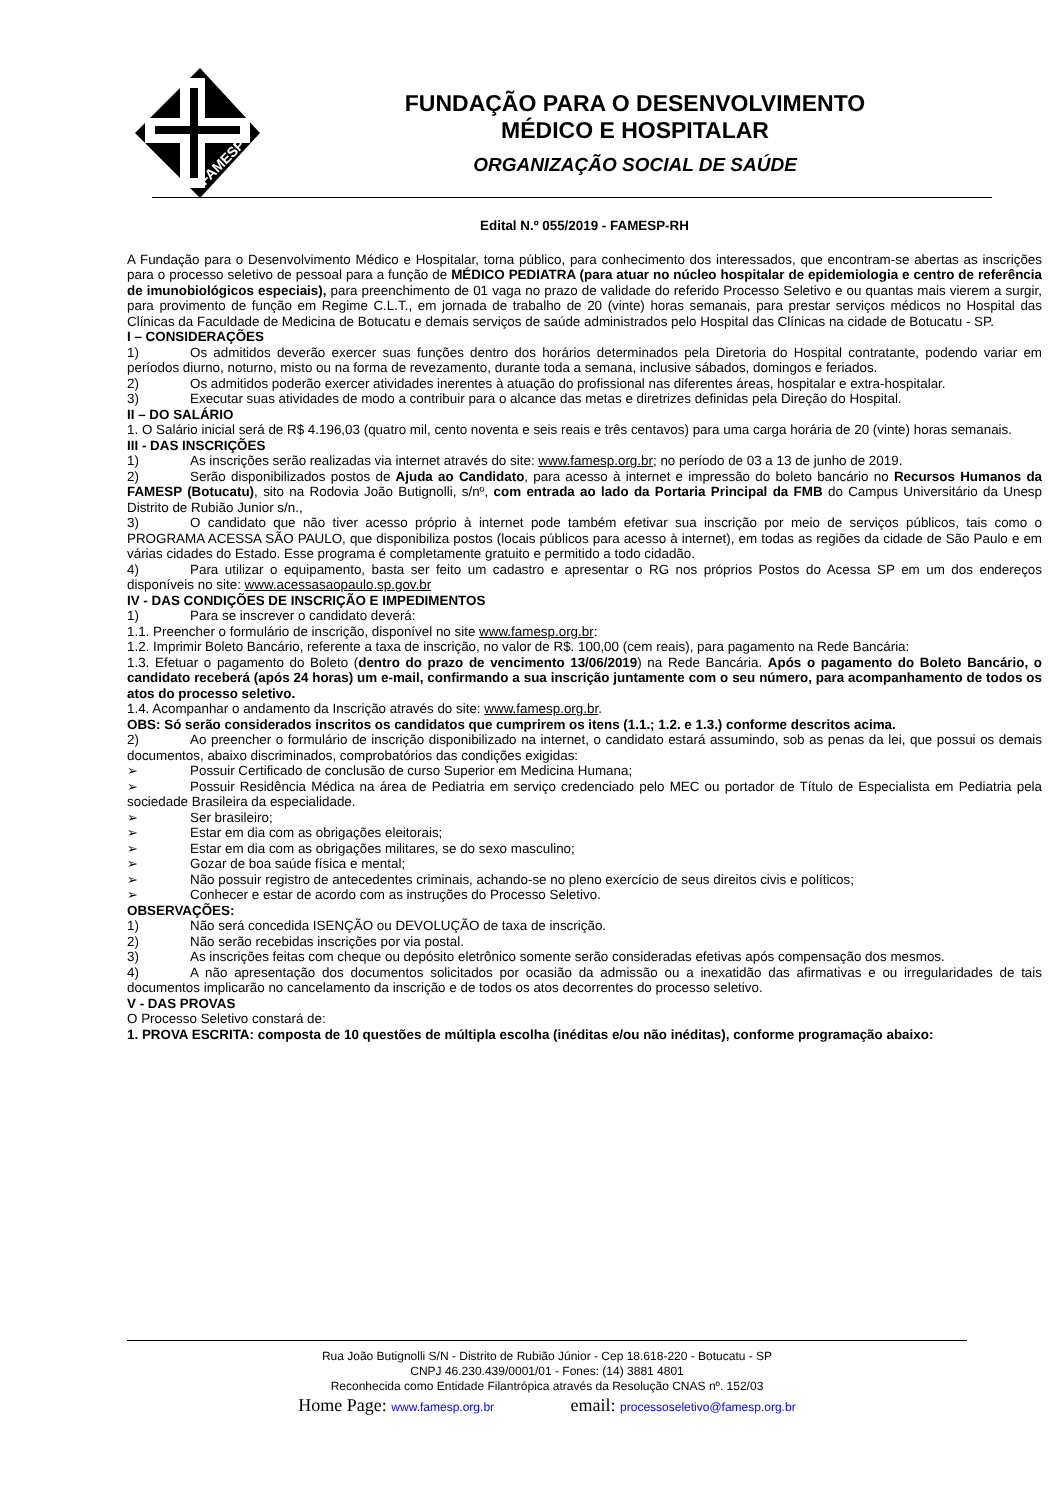FAMESP
FUNDAÇÃO PARA O DESENVOLVIMENTO
MÉDICO E HOSPITALAR
ORGANIZAÇÃO SOCIAL DE SAÚDE
Edital N.º 055/2019 - FAMESP-RH
A Fundação para o Desenvolvimento Médico e Hospitalar, torna público, para conhecimento dos interessados, que encontram-se abertas as inscrições para o processo seletivo de pessoal para a função de MÉDICO PEDIATRA (para atuar no núcleo hospitalar de epidemiologia e centro de referência de imunobiológicos especiais), para preenchimento de 01 vaga no prazo de validade do referido Processo Seletivo e ou quantas mais vierem a surgir, para provimento de função em Regime C.L.T., em jornada de trabalho de 20 (vinte) horas semanais, para prestar serviços médicos no Hospital das Clínicas da Faculdade de Medicina de Botucatu e demais serviços de saúde administrados pelo Hospital das Clínicas na cidade de Botucatu - SP.
I – CONSIDERAÇÕES
1) Os admitidos deverão exercer suas funções dentro dos horários determinados pela Diretoria do Hospital contratante, podendo variar em períodos diurno, noturno, misto ou na forma de revezamento, durante toda a semana, inclusive sábados, domingos e feriados.
2) Os admitidos poderão exercer atividades inerentes à atuação do profissional nas diferentes áreas, hospitalar e extra-hospitalar.
3) Executar suas atividades de modo a contribuir para o alcance das metas e diretrizes definidas pela Direção do Hospital.
II – DO SALÁRIO
1. O Salário inicial será de R$ 4.196,03 (quatro mil, cento noventa e seis reais e três centavos) para uma carga horária de 20 (vinte) horas semanais.
III - DAS INSCRIÇÕES
1) As inscrições serão realizadas via internet através do site: www.famesp.org.br; no período de 03 a 13 de junho de 2019.
2) Serão disponibilizados postos de Ajuda ao Candidato, para acesso à internet e impressão do boleto bancário no Recursos Humanos da FAMESP (Botucatu), sito na Rodovia João Butignolli, s/nº, com entrada ao lado da Portaria Principal da FMB do Campus Universitário da Unesp Distrito de Rubião Junior s/n.,
3) O candidato que não tiver acesso próprio à internet pode também efetivar sua inscrição por meio de serviços públicos, tais como o PROGRAMA ACESSA SÃO PAULO, que disponibiliza postos (locais públicos para acesso à internet), em todas as regiões da cidade de São Paulo e em várias cidades do Estado. Esse programa é completamente gratuito e permitido a todo cidadão.
4) Para utilizar o equipamento, basta ser feito um cadastro e apresentar o RG nos próprios Postos do Acessa SP em um dos endereços disponíveis no site: www.acessasaopaulo.sp.gov.br
IV - DAS CONDIÇÕES DE INSCRIÇÃO E IMPEDIMENTOS
1) Para se inscrever o candidato deverá:
1.1. Preencher o formulário de inscrição, disponível no site www.famesp.org.br:
1.2. Imprimir Boleto Bancário, referente a taxa de inscrição, no valor de R$. 100,00 (cem reais), para pagamento na Rede Bancária:
1.3. Efetuar o pagamento do Boleto (dentro do prazo de vencimento 13/06/2019) na Rede Bancária. Após o pagamento do Boleto Bancário, o candidato receberá (após 24 horas) um e-mail, confirmando a sua inscrição juntamente com o seu número, para acompanhamento de todos os atos do processo seletivo.
1.4. Acompanhar o andamento da Inscrição através do site: www.famesp.org.br.
OBS: Só serão considerados inscritos os candidatos que cumprirem os itens (1.1.; 1.2. e 1.3.) conforme descritos acima.
2) Ao preencher o formulário de inscrição disponibilizado na internet, o candidato estará assumindo, sob as penas da lei, que possui os demais documentos, abaixo discriminados, comprobatórios das condições exigidas:
➢ Possuir Certificado de conclusão de curso Superior em Medicina Humana;
➢ Possuir Residência Médica na área de Pediatria em serviço credenciado pelo MEC ou portador de Título de Especialista em Pediatria pela sociedade Brasileira da especialidade.
➢ Ser brasileiro;
➢ Estar em dia com as obrigações eleitorais;
➢ Estar em dia com as obrigações militares, se do sexo masculino;
➢ Gozar de boa saúde física e mental;
➢ Não possuir registro de antecedentes criminais, achando-se no pleno exercício de seus direitos civis e políticos;
➢ Conhecer e estar de acordo com as instruções do Processo Seletivo.
OBSERVAÇÕES:
1) Não será concedida ISENÇÃO ou DEVOLUÇÃO de taxa de inscrição.
2) Não serão recebidas inscrições por via postal.
3) As inscrições feitas com cheque ou depósito eletrônico somente serão consideradas efetivas após compensação dos mesmos.
4) A não apresentação dos documentos solicitados por ocasião da admissão ou a inexatidão das afirmativas e ou irregularidades de tais documentos implicarão no cancelamento da inscrição e de todos os atos decorrentes do processo seletivo.
V - DAS PROVAS
O Processo Seletivo constará de:
1. PROVA ESCRITA: composta de 10 questões de múltipla escolha (inéditas e/ou não inéditas), conforme programação abaixo:
Rua João Butignolli S/N - Distrito de Rubião Júnior - Cep 18.618-220 - Botucatu - SP
CNPJ 46.230.439/0001/01 - Fones: (14) 3881 4801
Reconhecida como Entidade Filantrópica através da Resolução CNAS nº. 152/03
Home Page: www.famesp.org.br email: processoseletivo@famesp.org.br